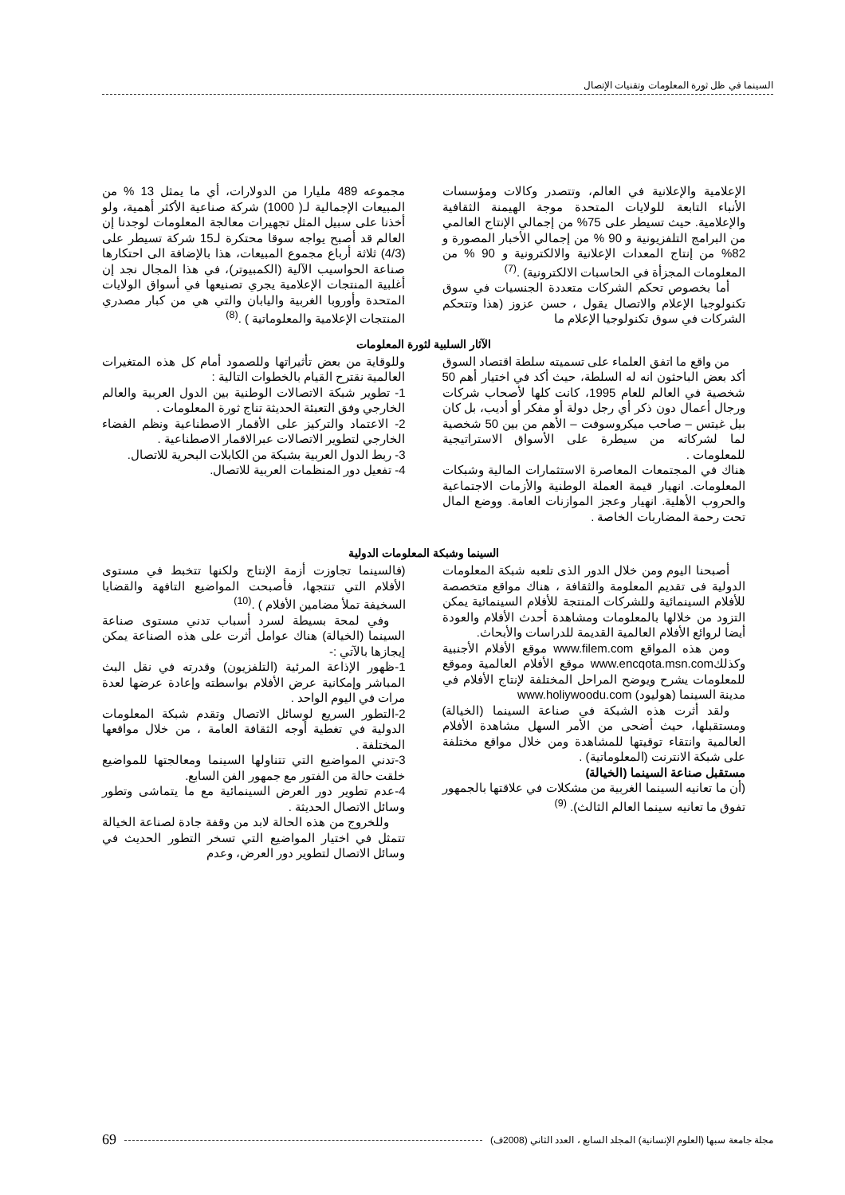السينما في ظل ثورة المعلومات وتقنيات الإتصال
الإعلامية والإعلانية في العالم، وتتصدر وكالات ومؤسسات الأنباء التابعة للولايات المتحدة موجة الهيمنة الثقافية والإعلامية. حيث تسيطر على 75% من إجمالي الإنتاج العالمي من البرامج التلفزيونية و 90 % من إجمالي الأخبار المصورة و 82% من إنتاج المعدات الإعلانية والالكترونية و 90 % من المعلومات المجزأة في الحاسبات الالكترونية) .<sup>(7)</sup>
أما بخصوص تحكم الشركات متعددة الجنسيات في سوق تكنولوجيا الإعلام والاتصال يقول ، حسن عزوز (هذا وتتحكم الشركات في سوق تكنولوجيا الإعلام ما
مجموعه 489 مليارا من الدولارات، أي ما يمثل 13 % من المبيعات الإجمالية لـ( 1000) شركة صناعية الأكثر أهمية، ولو أخذنا على سبيل المثل تجهيرات معالجة المعلومات لوجدنا إن العالم قد أصبح يواجه سوقا محتكرة لـ15 شركة تسيطر على (4/3) ثلاثة أرباع مجموع المبيعات، هذا بالإضافة الى احتكارها صناعة الحواسيب الآلية (الكمبيوتر)، في هذا المجال نجد إن أغلبية المنتجات الإعلامية يجري تصنيعها في أسواق الولايات المتحدة وأوروبا الغربية واليابان والتي هي من كبار مصدري المنتجات الإعلامية والمعلوماتية ) .<sup>(8)</sup>
الآثار السلبية لثورة المعلومات
من واقع ما اتفق العلماء على تسميته سلطة اقتصاد السوق أكد بعض الباحثون انه له السلطة، حيث أكد في اختيار أهم 50 شخصية في العالم للعام 1995، كانت كلها لأصحاب شركات ورجال أعمال دون ذكر أي رجل دولة أو مفكر أو أديب، بل كان بيل غيتس – صاحب ميكروسوفت – الأهم من بين 50 شخصية لما لشركاته من سيطرة على الأسواق الاستراتيجية للمعلومات .
هناك في المجتمعات المعاصرة الاستثمارات المالية وشبكات المعلومات. انهيار قيمة العملة الوطنية والأزمات الاجتماعية والحروب الأهلية. انهيار وعجز الموازنات العامة. ووضع المال تحت رحمة المضاربات الخاصة .
وللوقاية من بعض تأثيراتها وللصمود أمام كل هذه المتغيرات العالمية نقترح القيام بالخطوات التالية :
1- تطوير شبكة الاتصالات الوطنية بين الدول العربية والعالم الخارجي وفق التعبئة الحديثة تناج ثورة المعلومات .
2- الاعتماد والتركيز على الأقمار الاصطناعية ونظم الفضاء الخارجي لتطوير الاتصالات عبرالاقمار الاصطناعية .
3- ربط الدول العربية بشبكة من الكابلات البحرية للاتصال.
4- تفعيل دور المنظمات العربية للاتصال.
السينما وشبكة المعلومات الدولية
أصبحنا اليوم ومن خلال الدور الذى تلعبه شبكة المعلومات الدولية فى تقديم المعلومة والثقافة ، هناك مواقع متخصصة للأفلام السينمائية وللشركات المنتجة للأفلام السينمائية يمكن التزود من خلالها بالمعلومات ومشاهدة أحدث الأفلام والعودة أيضا لروائع الأفلام العالمية القديمة للدراسات والأبحاث.
ومن هذه المواقع www.filem.com موقع الأفلام الأجنبية وكذلكwww.encqota.msn.com موقع الأفلام العالمية وموقع للمعلومات يشرح ويوضح المراحل المختلفة لإنتاج الأفلام في مدينة السينما (هوليود) www.holiywoodu.com
ولقد أثرت هذه الشبكة في صناعة السينما (الخيالة) ومستقبلها، حيث أضحى من الأمر السهل مشاهدة الأفلام العالمية وانتقاء توقيتها للمشاهدة ومن خلال مواقع مختلفة على شبكة الانترنت (المعلوماتية) .
مستقبل صناعة السينما (الخيالة)
(أن ما تعانيه السينما الغربية من مشكلات في علاقتها بالجمهور تفوق ما تعانيه سينما العالم الثالث). <sup>(9)</sup>
(فالسينما تجاوزت أزمة الإنتاج ولكنها تتخبط في مستوى الأفلام التي تنتجها، فأصبحت المواضيع التافهة والقضايا السخيفة تملأ مضامين الأفلام ) .<sup>(10)</sup>
وفي لمحة بسيطة لسرد أسباب تدني مستوى صناعة السينما (الخيالة) هناك عوامل أثرت على هذه الصناعة يمكن إيجازها بالآتي :-
1-ظهور الإذاعة المرئية (التلفزيون) وقدرته في نقل البث المباشر وإمكانية عرض الأفلام بواسطته وإعادة عرضها لعدة مرات في اليوم الواحد .
2-التطور السريع لوسائل الاتصال وتقدم شبكة المعلومات الدولية في تغطية أوجه الثقافة العامة ، من خلال مواقعها المختلفة .
3-تدني المواضيع التي تتناولها السينما ومعالجتها للمواضيع خلقت حالة من الفتور مع جمهور الفن السابع.
4-عدم تطوير دور العرض السينمائية مع ما يتماشى وتطور وسائل الاتصال الحديثة .
وللخروج من هذه الحالة لابد من وقفة جادة لصناعة الخيالة تتمثل في اختيار المواضيع التي تسخر التطور الحديث في وسائل الاتصال لتطوير دور العرض، وعدم
مجلة جامعة سبها (العلوم الإنسانية) المجلد السابع ، العدد الثاني (2008ف) 69